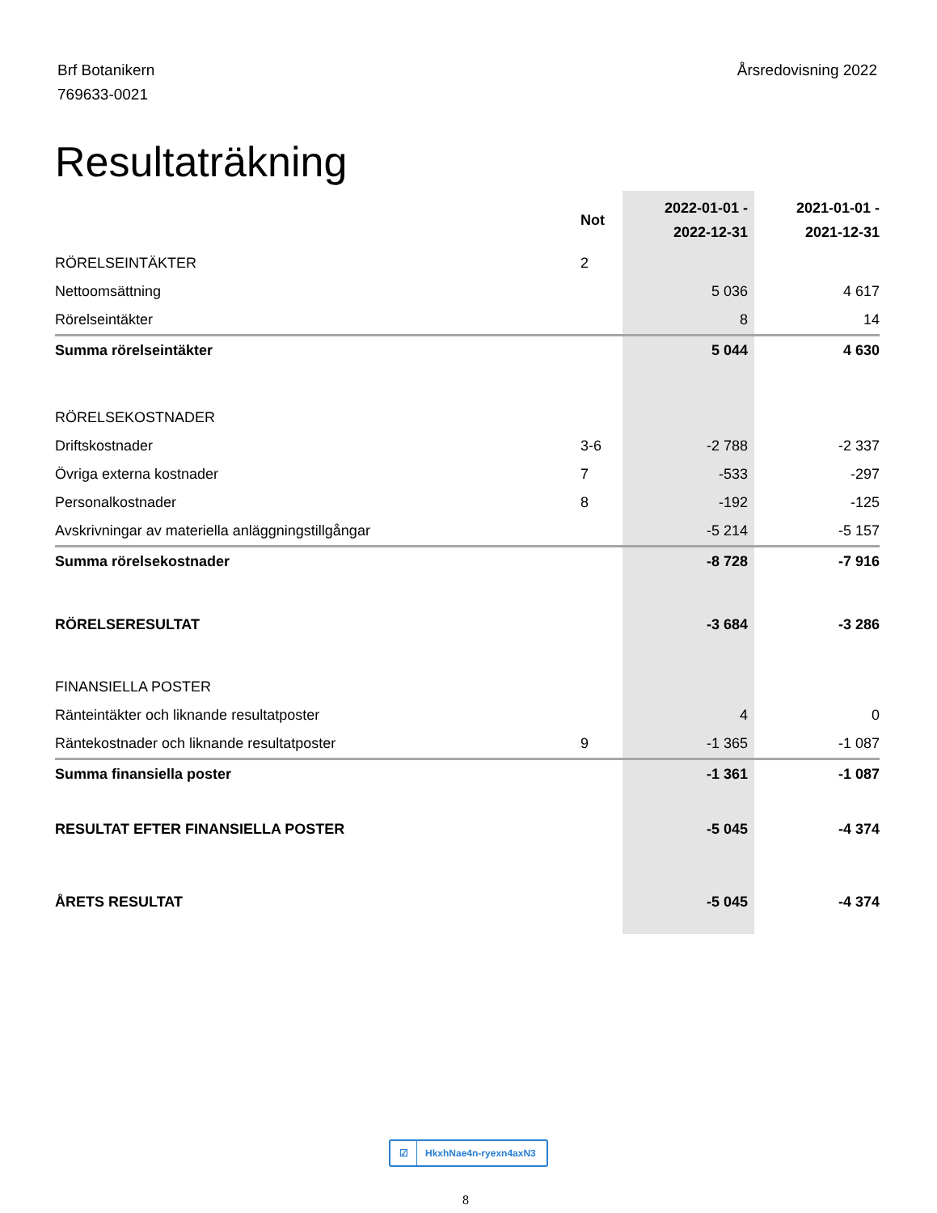Brf Botanikern
769633-0021
Årsredovisning 2022
Resultaträkning
| | Not | 2022-01-01 - 2022-12-31 | 2021-01-01 - 2021-12-31 |
| --- | --- | --- | --- |
| RÖRELSEINTÄKTER | 2 | | |
| Nettoomsättning | | 5 036 | 4 617 |
| Rörelseintäkter | | 8 | 14 |
| Summa rörelseintäkter | | 5 044 | 4 630 |
| RÖRELSEKOSTNADER | | | |
| Driftskostnader | 3-6 | -2 788 | -2 337 |
| Övriga externa kostnader | 7 | -533 | -297 |
| Personalkostnader | 8 | -192 | -125 |
| Avskrivningar av materiella anläggningstillgångar | | -5 214 | -5 157 |
| Summa rörelsekostnader | | -8 728 | -7 916 |
| RÖRELSERESULTAT | | -3 684 | -3 286 |
| FINANSIELLA POSTER | | | |
| Ränteintäkter och liknande resultatposter | | 4 | 0 |
| Räntekostnader och liknande resultatposter | 9 | -1 365 | -1 087 |
| Summa finansiella poster | | -1 361 | -1 087 |
| RESULTAT EFTER FINANSIELLA POSTER | | -5 045 | -4 374 |
| ÅRETS RESULTAT | | -5 045 | -4 374 |
☑ HkxhNae4n-ryexn4axN3
8